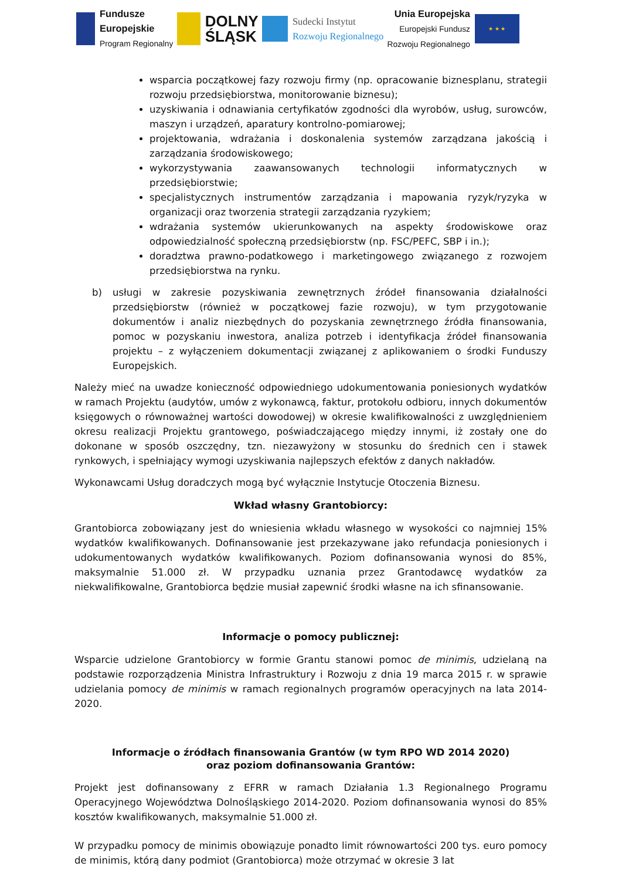Fundusze
Europejskie
Program Regionalny
DOLNY
ŚLĄSK
Sudecki Instytut
Rozwoju Regionalnego
Unia Europejska
Europejski Fundusz
Rozwoju Regionalnego
★ ★ ★
wsparcia początkowej fazy rozwoju firmy (np. opracowanie biznesplanu, strategii rozwoju przedsiębiorstwa, monitorowanie biznesu);
uzyskiwania i odnawiania certyfikatów zgodności dla wyrobów, usług, surowców, maszyn i urządzeń, aparatury kontrolno-pomiarowej;
projektowania, wdrażania i doskonalenia systemów zarządzana jakością i zarządzania środowiskowego;
wykorzystywania zaawansowanych technologii informatycznych w przedsiębiorstwie;
specjalistycznych instrumentów zarządzania i mapowania ryzyk/ryzyka w organizacji oraz tworzenia strategii zarządzania ryzykiem;
wdrażania systemów ukierunkowanych na aspekty środowiskowe oraz odpowiedzialność społeczną przedsiębiorstw (np. FSC/PEFC, SBP i in.);
doradztwa prawno-podatkowego i marketingowego związanego z rozwojem przedsiębiorstwa na rynku.
b) usługi w zakresie pozyskiwania zewnętrznych źródeł finansowania działalności przedsiębiorstw (również w początkowej fazie rozwoju), w tym przygotowanie dokumentów i analiz niezbędnych do pozyskania zewnętrznego źródła finansowania, pomoc w pozyskaniu inwestora, analiza potrzeb i identyfikacja źródeł finansowania projektu – z wyłączeniem dokumentacji związanej z aplikowaniem o środki Funduszy Europejskich.
Należy mieć na uwadze konieczność odpowiedniego udokumentowania poniesionych wydatków w ramach Projektu (audytów, umów z wykonawcą, faktur, protokołu odbioru, innych dokumentów księgowych o równoważnej wartości dowodowej) w okresie kwalifikowalności z uwzględnieniem okresu realizacji Projektu grantowego, poświadczającego między innymi, iż zostały one do dokonane w sposób oszczędny, tzn. niezawyżony w stosunku do średnich cen i stawek rynkowych, i spełniający wymogi uzyskiwania najlepszych efektów z danych nakładów.
Wykonawcami Usług doradczych mogą być wyłącznie Instytucje Otoczenia Biznesu.
Wkład własny Grantobiorcy:
Grantobiorca zobowiązany jest do wniesienia wkładu własnego w wysokości co najmniej 15% wydatków kwalifikowanych. Dofinansowanie jest przekazywane jako refundacja poniesionych i udokumentowanych wydatków kwalifikowanych. Poziom dofinansowania wynosi do 85%, maksymalnie 51.000 zł. W przypadku uznania przez Grantodawcę wydatków za niekwalifikowalne, Grantobiorca będzie musiał zapewnić środki własne na ich sfinansowanie.
Informacje o pomocy publicznej:
Wsparcie udzielone Grantobiorcy w formie Grantu stanowi pomoc de minimis, udzielaną na podstawie rozporządzenia Ministra Infrastruktury i Rozwoju z dnia 19 marca 2015 r. w sprawie udzielania pomocy de minimis w ramach regionalnych programów operacyjnych na lata 2014-2020.
Informacje o źródłach finansowania Grantów (w tym RPO WD 2014 2020)
oraz poziom dofinansowania Grantów:
Projekt jest dofinansowany z EFRR w ramach Działania 1.3 Regionalnego Programu Operacyjnego Województwa Dolnośląskiego 2014-2020. Poziom dofinansowania wynosi do 85% kosztów kwalifikowanych, maksymalnie 51.000 zł.
W przypadku pomocy de minimis obowiązuje ponadto limit równowartości 200 tys. euro pomocy de minimis, którą dany podmiot (Grantobiorca) może otrzymać w okresie 3 lat